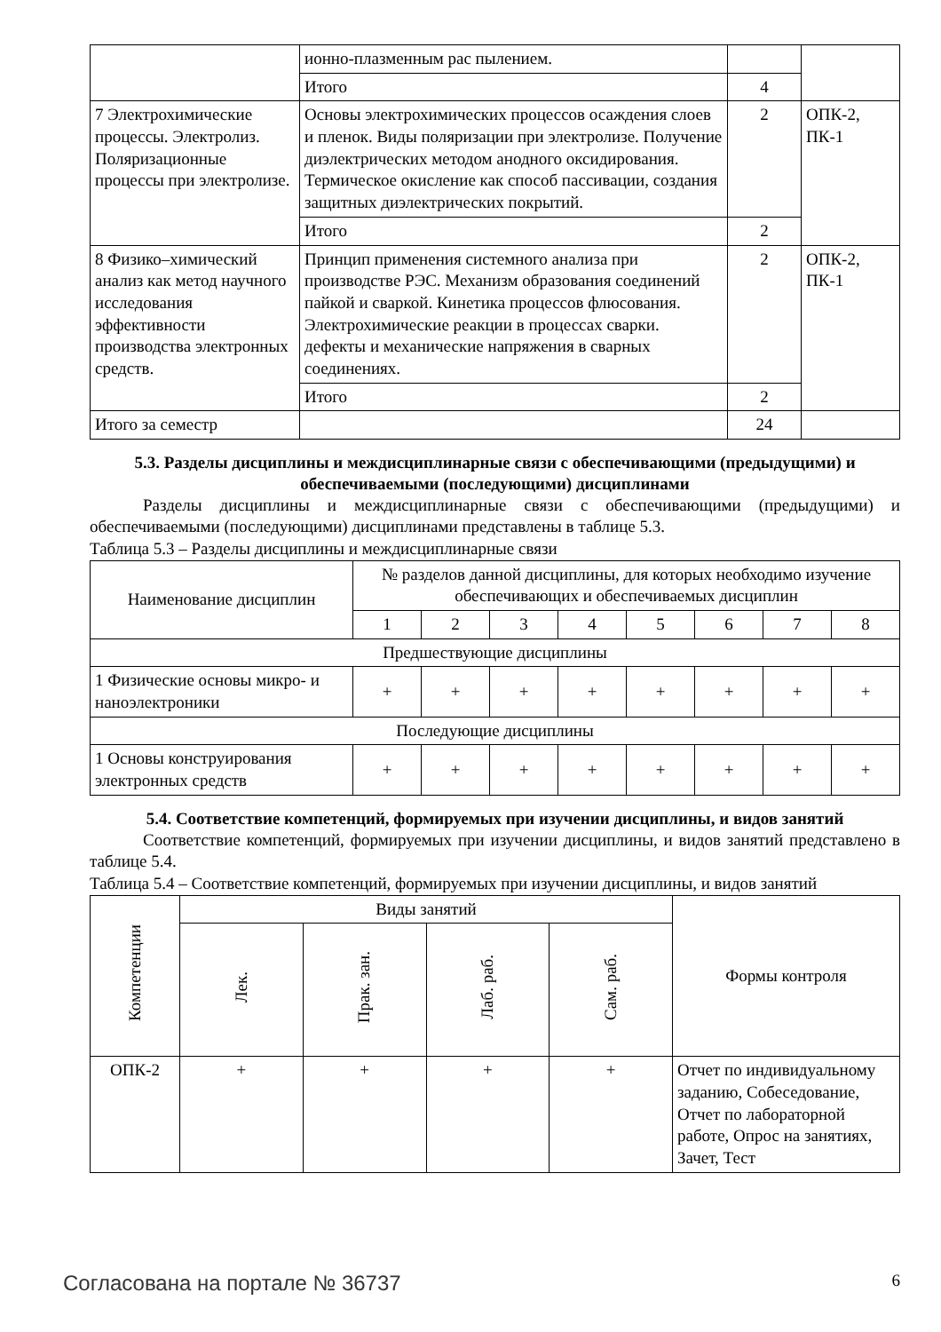| | ионно-плазменным рас пылением. | | |
| | Итого | 4 | |
| 7 Электрохимические процессы. Электролиз. Поляризационные процессы при электролизе. | Основы электрохимических процессов осаждения слоев и пленок. Виды поляризации при электролизе. Получение диэлектрических методом анодного оксидирования. Термическое окисление как способ пассивации, создания защитных диэлектрических покрытий. | 2 | ОПК-2, ПК-1 |
| | Итого | 2 | |
| 8 Физико–химический анализ как метод научного исследования эффективности производства электронных средств. | Принцип применения системного анализа при производстве РЭС. Механизм образования соединений пайкой и сваркой. Кинетика процессов флюсования. Электрохимические реакции в процессах сварки. дефекты и механические напряжения в сварных соединениях. | 2 | ОПК-2, ПК-1 |
| | Итого | 2 | |
| Итого за семестр | | 24 | |
5.3. Разделы дисциплины и междисциплинарные связи с обеспечивающими (предыдущими) и обеспечиваемыми (последующими) дисциплинами
Разделы дисциплины и междисциплинарные связи с обеспечивающими (предыдущими) и обеспечиваемыми (последующими) дисциплинами представлены в таблице 5.3.
Таблица 5.3 – Разделы дисциплины и междисциплинарные связи
| Наименование дисциплин | № разделов данной дисциплины, для которых необходимо изучение обеспечивающих и обеспечиваемых дисциплин | | | | | | | |
| --- | --- | --- | --- | --- | --- | --- | --- | --- |
| | 1 | 2 | 3 | 4 | 5 | 6 | 7 | 8 |
| Предшествующие дисциплины | | | | | | | | |
| 1 Физические основы микро- и наноэлектроники | + | + | + | + | + | + | + | + |
| Последующие дисциплины | | | | | | | | |
| 1 Основы конструирования электронных средств | + | + | + | + | + | + | + | + |
5.4. Соответствие компетенций, формируемых при изучении дисциплины, и видов занятий
Соответствие компетенций, формируемых при изучении дисциплины, и видов занятий представлено в таблице 5.4.
Таблица 5.4 – Соответствие компетенций, формируемых при изучении дисциплины, и видов занятий
| Компетенции | Виды занятий | | | | Формы контроля |
| --- | --- | --- | --- | --- | --- |
| | Лек. | Прак. зан. | Лаб. раб. | Сам. раб. | |
| ОПК-2 | + | + | + | + | Отчет по индивидуальному заданию, Собеседование, Отчет по лабораторной работе, Опрос на занятиях, Зачет, Тест |
Согласована на портале № 36737 6